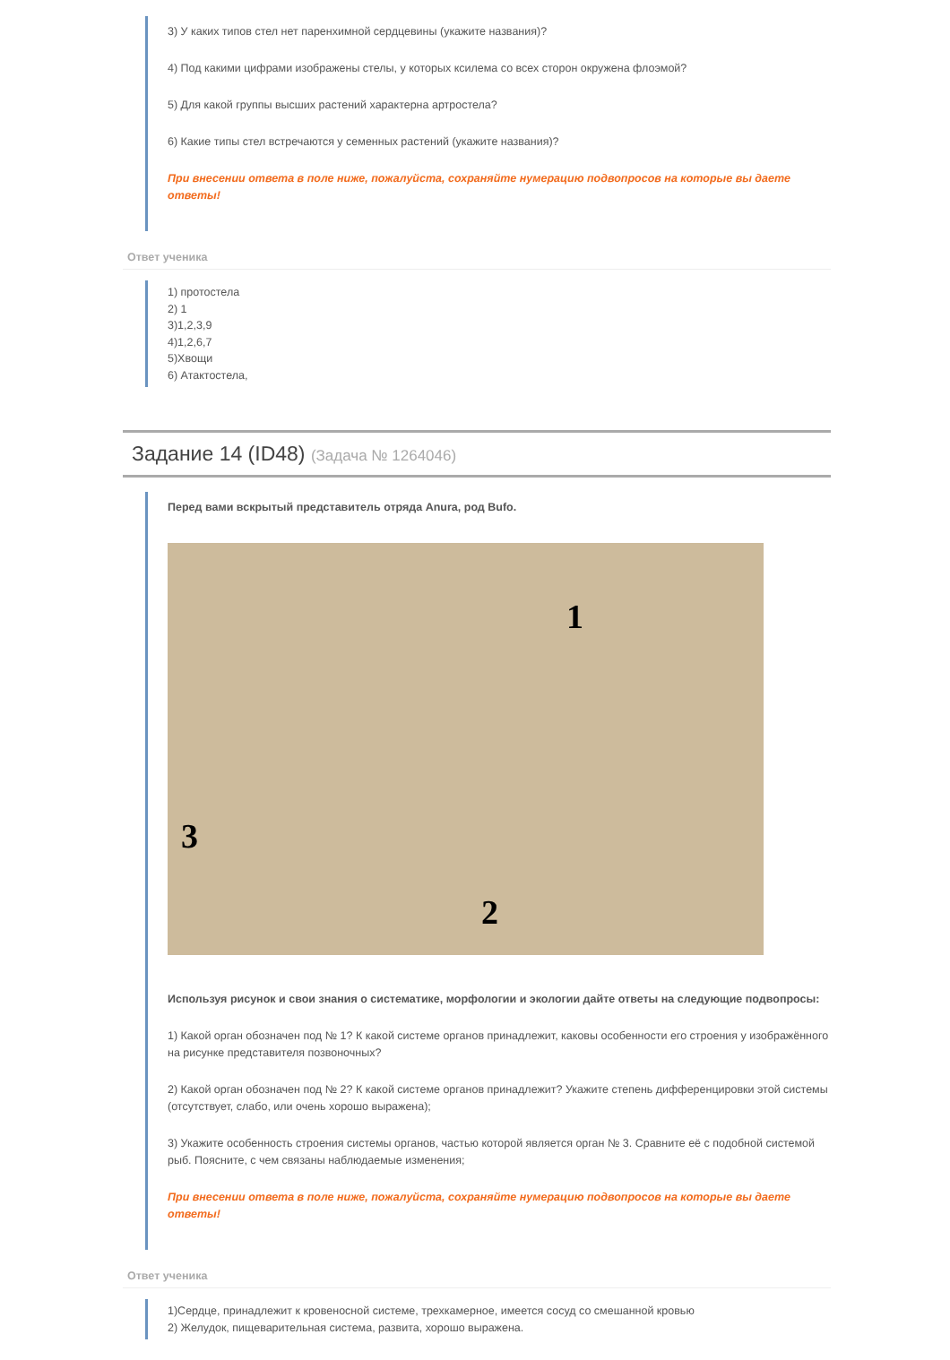3) У каких типов стел нет паренхимной сердцевины (укажите названия)?
4) Под какими цифрами изображены стелы, у которых ксилема со всех сторон окружена флоэмой?
5) Для какой группы высших растений характерна артростела?
6) Какие типы стел встречаются у семенных растений (укажите названия)?
При внесении ответа в поле ниже, пожалуйста, сохраняйте нумерацию подвопросов на которые вы даете ответы!
Ответ ученика
1) протостела
2) 1
3)1,2,3,9
4)1,2,6,7
5)Хвощи
6) Атактостела,
Задание 14 (ID48) (Задача № 1264046)
Перед вами вскрытый представитель отряда Anura, род Bufo.
1
2
3
Используя рисунок и свои знания о систематике, морфологии и экологии дайте ответы на следующие подвопросы:
1) Какой орган обозначен под № 1? К какой системе органов принадлежит, каковы особенности его строения у изображённого на рисунке представителя позвоночных?
2) Какой орган обозначен под № 2? К какой системе органов принадлежит? Укажите степень дифференцировки этой системы (отсутствует, слабо, или очень хорошо выражена);
3) Укажите особенность строения системы органов, частью которой является орган № 3. Сравните её с подобной системой рыб. Поясните, с чем связаны наблюдаемые изменения;
При внесении ответа в поле ниже, пожалуйста, сохраняйте нумерацию подвопросов на которые вы даете ответы!
Ответ ученика
1)Сердце, принадлежит к кровеносной системе, трехкамерное, имеется сосуд со смешанной кровью
2) Желудок, пищеварительная система, развита, хорошо выражена.